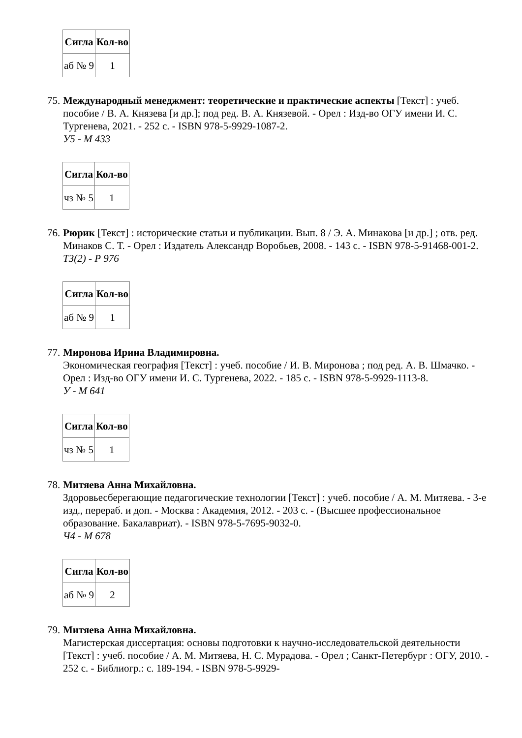| Сигла | Кол-во |
| --- | --- |
| аб № 9 | 1 |
75.
Международный менеджмент: теоретические и практические аспекты [Текст] : учеб. пособие / В. А. Князева [и др.]; под ред. В. А. Князевой. - Орел : Изд-во ОГУ имени И. С. Тургенева, 2021. - 252 с. - ISBN 978-5-9929-1087-2.
У5 - М 433
| Сигла | Кол-во |
| --- | --- |
| чз № 5 | 1 |
76.
Рюрик [Текст] : исторические статьи и публикации. Вып. 8 / Э. А. Минакова [и др.] ; отв. ред. Минаков С. Т. - Орел : Издатель Александр Воробьев, 2008. - 143 с. - ISBN 978-5-91468-001-2.
Т3(2) - Р 976
| Сигла | Кол-во |
| --- | --- |
| аб № 9 | 1 |
77.
Миронова Ирина Владимировна.
Экономическая география [Текст] : учеб. пособие / И. В. Миронова ; под ред. А. В. Шмачко. - Орел : Изд-во ОГУ имени И. С. Тургенева, 2022. - 185 с. - ISBN 978-5-9929-1113-8.
У - М 641
| Сигла | Кол-во |
| --- | --- |
| чз № 5 | 1 |
78.
Митяева Анна Михайловна.
Здоровьесберегающие педагогические технологии [Текст] : учеб. пособие / А. М. Митяева. - 3-е изд., перераб. и доп. - Москва : Академия, 2012. - 203 с. - (Высшее профессиональное образование. Бакалавриат). - ISBN 978-5-7695-9032-0.
Ч4 - М 678
| Сигла | Кол-во |
| --- | --- |
| аб № 9 | 2 |
79.
Митяева Анна Михайловна.
Магистерская диссертация: основы подготовки к научно-исследовательской деятельности [Текст] : учеб. пособие / А. М. Митяева, Н. С. Мурадова. - Орел ; Санкт-Петербург : ОГУ, 2010. - 252 с. - Библиогр.: с. 189-194. - ISBN 978-5-9929-